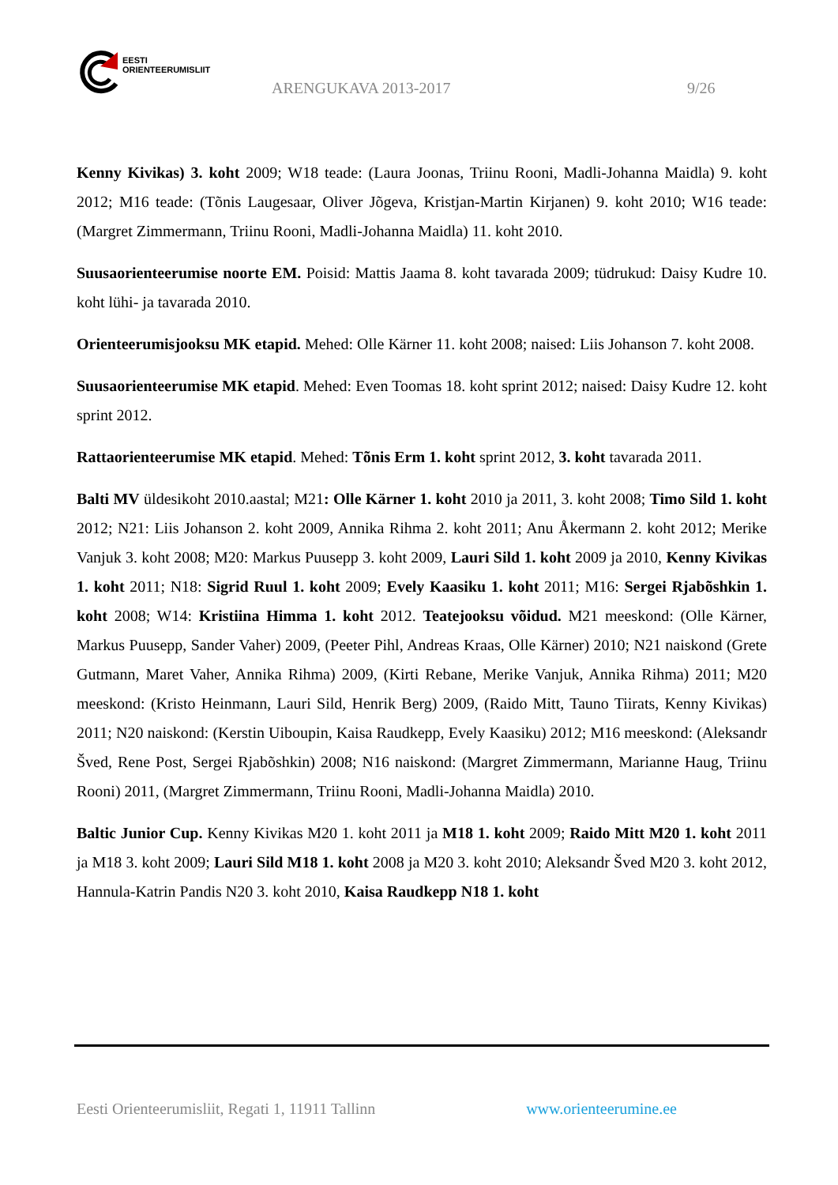EESTI
ORIENTEERUMISLIIT
ARENGUKAVA 2013-2017 9/26
Kenny Kivikas) 3. koht 2009; W18 teade: (Laura Joonas, Triinu Rooni, Madli-Johanna Maidla) 9. koht 2012; M16 teade: (Tõnis Laugesaar, Oliver Jõgeva, Kristjan-Martin Kirjanen) 9. koht 2010; W16 teade: (Margret Zimmermann, Triinu Rooni, Madli-Johanna Maidla) 11. koht 2010.
Suusaorienteerumise noorte EM. Poisid: Mattis Jaama 8. koht tavarada 2009; tüdrukud: Daisy Kudre 10. koht lühi- ja tavarada 2010.
Orienteerumisjooksu MK etapid. Mehed: Olle Kärner 11. koht 2008; naised: Liis Johanson 7. koht 2008.
Suusaorienteerumise MK etapid. Mehed: Even Toomas 18. koht sprint 2012; naised: Daisy Kudre 12. koht sprint 2012.
Rattaorienteerumise MK etapid. Mehed: Tõnis Erm 1. koht sprint 2012, 3. koht tavarada 2011.
Balti MV üldesikoht 2010.aastal; M21: Olle Kärner 1. koht 2010 ja 2011, 3. koht 2008; Timo Sild 1. koht 2012; N21: Liis Johanson 2. koht 2009, Annika Rihma 2. koht 2011; Anu Åkermann 2. koht 2012; Merike Vanjuk 3. koht 2008; M20: Markus Puusepp 3. koht 2009, Lauri Sild 1. koht 2009 ja 2010, Kenny Kivikas 1. koht 2011; N18: Sigrid Ruul 1. koht 2009; Evely Kaasiku 1. koht 2011; M16: Sergei Rjabõshkin 1. koht 2008; W14: Kristiina Himma 1. koht 2012. Teatejooksu võidud. M21 meeskond: (Olle Kärner, Markus Puusepp, Sander Vaher) 2009, (Peeter Pihl, Andreas Kraas, Olle Kärner) 2010; N21 naiskond (Grete Gutmann, Maret Vaher, Annika Rihma) 2009, (Kirti Rebane, Merike Vanjuk, Annika Rihma) 2011; M20 meeskond: (Kristo Heinmann, Lauri Sild, Henrik Berg) 2009, (Raido Mitt, Tauno Tiirats, Kenny Kivikas) 2011; N20 naiskond: (Kerstin Uiboupin, Kaisa Raudkepp, Evely Kaasiku) 2012; M16 meeskond: (Aleksandr Šved, Rene Post, Sergei Rjabõshkin) 2008; N16 naiskond: (Margret Zimmermann, Marianne Haug, Triinu Rooni) 2011, (Margret Zimmermann, Triinu Rooni, Madli-Johanna Maidla) 2010.
Baltic Junior Cup. Kenny Kivikas M20 1. koht 2011 ja M18 1. koht 2009; Raido Mitt M20 1. koht 2011 ja M18 3. koht 2009; Lauri Sild M18 1. koht 2008 ja M20 3. koht 2010; Aleksandr Šved M20 3. koht 2012, Hannula-Katrin Pandis N20 3. koht 2010, Kaisa Raudkepp N18 1. koht
Eesti Orienteerumisliit, Regati 1, 11911 Tallinn www.orienteerumine.ee